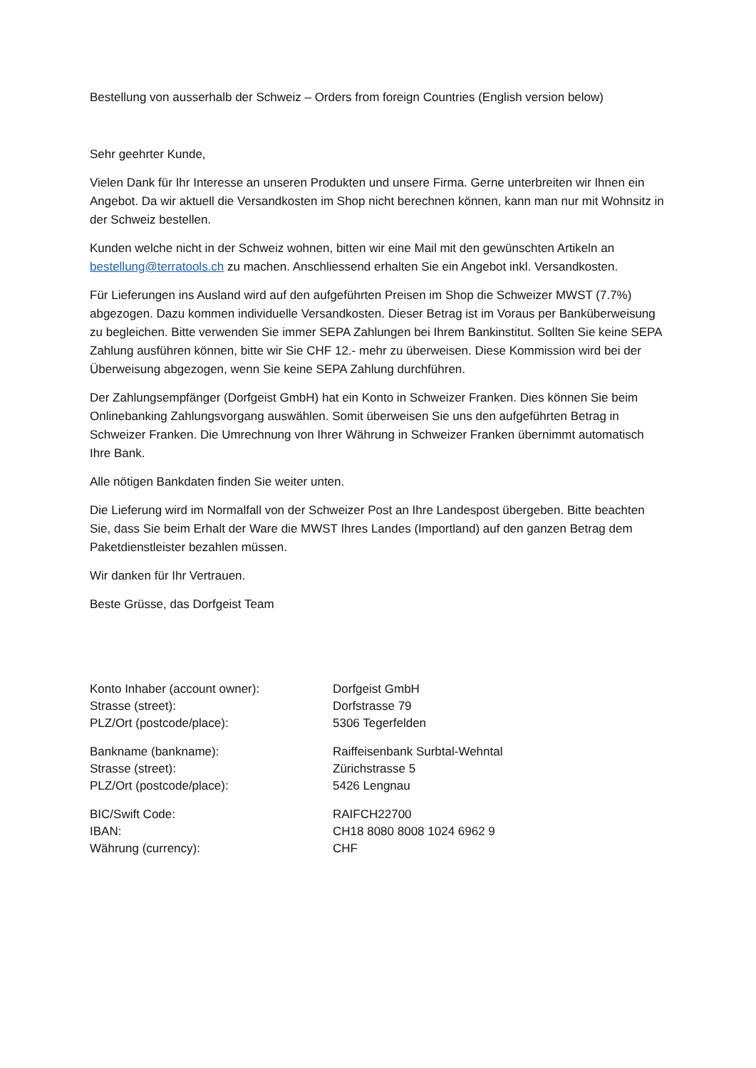Bestellung von ausserhalb der Schweiz – Orders from foreign Countries (English version below)
Sehr geehrter Kunde,
Vielen Dank für Ihr Interesse an unseren Produkten und unsere Firma. Gerne unterbreiten wir Ihnen ein Angebot. Da wir aktuell die Versandkosten im Shop nicht berechnen können, kann man nur mit Wohnsitz in der Schweiz bestellen.
Kunden welche nicht in der Schweiz wohnen, bitten wir eine Mail mit den gewünschten Artikeln an bestellung@terratools.ch zu machen. Anschliessend erhalten Sie ein Angebot inkl. Versandkosten.
Für Lieferungen ins Ausland wird auf den aufgeführten Preisen im Shop die Schweizer MWST (7.7%) abgezogen. Dazu kommen individuelle Versandkosten. Dieser Betrag ist im Voraus per Banküberweisung zu begleichen. Bitte verwenden Sie immer SEPA Zahlungen bei Ihrem Bankinstitut. Sollten Sie keine SEPA Zahlung ausführen können, bitte wir Sie CHF 12.- mehr zu überweisen. Diese Kommission wird bei der Überweisung abgezogen, wenn Sie keine SEPA Zahlung durchführen.
Der Zahlungsempfänger (Dorfgeist GmbH) hat ein Konto in Schweizer Franken. Dies können Sie beim Onlinebanking Zahlungsvorgang auswählen. Somit überweisen Sie uns den aufgeführten Betrag in Schweizer Franken. Die Umrechnung von Ihrer Währung in Schweizer Franken übernimmt automatisch Ihre Bank.
Alle nötigen Bankdaten finden Sie weiter unten.
Die Lieferung wird im Normalfall von der Schweizer Post an Ihre Landespost übergeben. Bitte beachten Sie, dass Sie beim Erhalt der Ware die MWST Ihres Landes (Importland) auf den ganzen Betrag dem Paketdienstleister bezahlen müssen.
Wir danken für Ihr Vertrauen.
Beste Grüsse, das Dorfgeist Team
| Konto Inhaber (account owner): | Dorfgeist GmbH |
| Strasse (street): | Dorfstrasse 79 |
| PLZ/Ort (postcode/place): | 5306 Tegerfelden |
| Bankname (bankname): | Raiffeisenbank Surbtal-Wehntal |
| Strasse (street): | Zürichstrasse 5 |
| PLZ/Ort (postcode/place): | 5426 Lengnau |
| BIC/Swift Code: | RAIFCH22700 |
| IBAN: | CH18 8080 8008 1024 6962 9 |
| Währung (currency): | CHF |